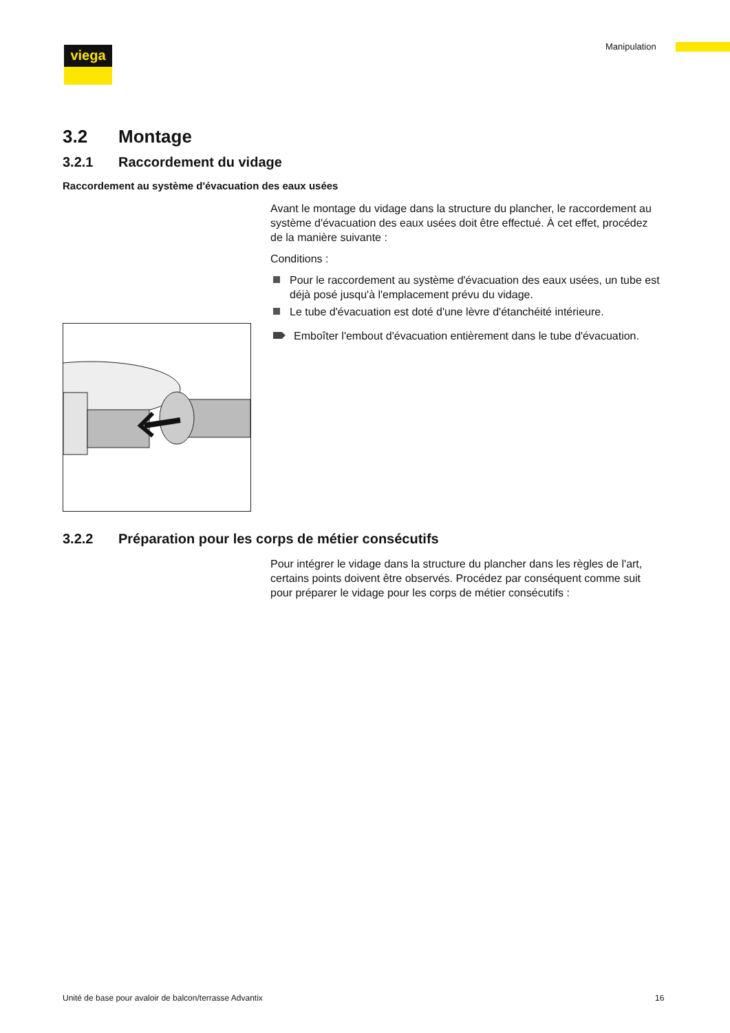viega Manipulation
3.2 Montage
3.2.1 Raccordement du vidage
Raccordement au système d'évacuation des eaux usées
Avant le montage du vidage dans la structure du plancher, le raccordement au système d'évacuation des eaux usées doit être effectué. À cet effet, procédez de la manière suivante :
Conditions :
Pour le raccordement au système d'évacuation des eaux usées, un tube est déjà posé jusqu'à l'emplacement prévu du vidage.
Le tube d'évacuation est doté d'une lèvre d'étanchéité intérieure.
Emboîter l'embout d'évacuation entièrement dans le tube d'évacuation.
3.2.2 Préparation pour les corps de métier consécutifs
Pour intégrer le vidage dans la structure du plancher dans les règles de l'art, certains points doivent être observés. Procédez par conséquent comme suit pour préparer le vidage pour les corps de métier consécutifs :
Unité de base pour avaloir de balcon/terrasse Advantix
16